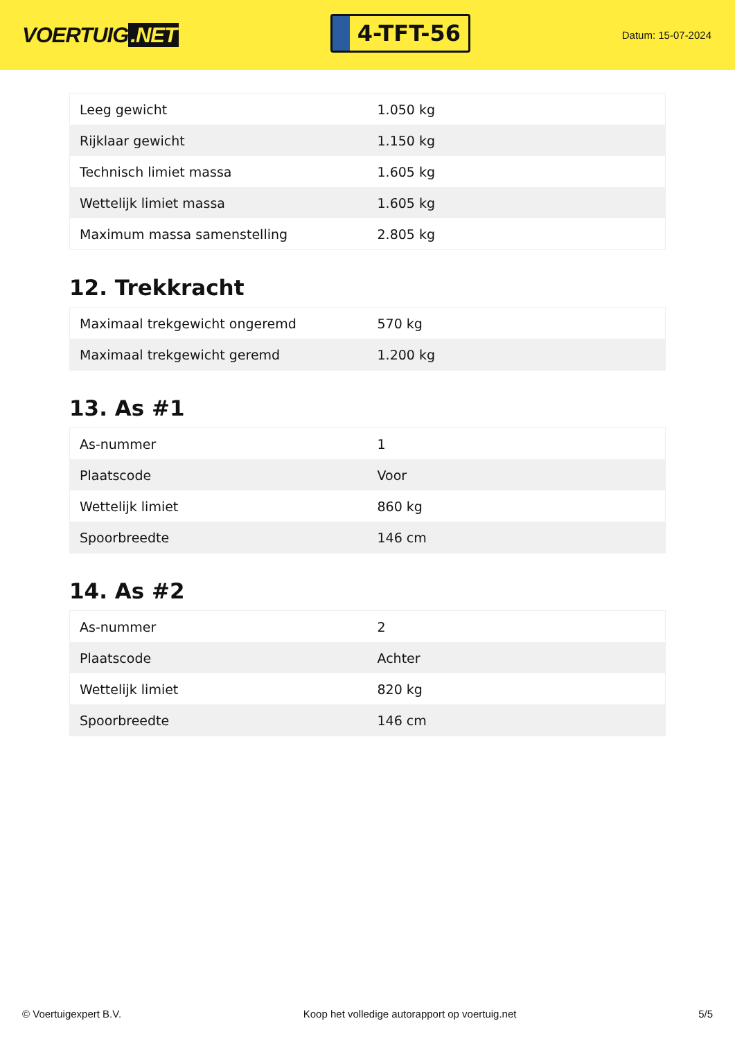VOERTUIG.NET
4-TFT-56
Datum: 15-07-2024
| Leeg gewicht | 1.050 kg |
| Rijklaar gewicht | 1.150 kg |
| Technisch limiet massa | 1.605 kg |
| Wettelijk limiet massa | 1.605 kg |
| Maximum massa samenstelling | 2.805 kg |
12. Trekkracht
| Maximaal trekgewicht ongeremd | 570 kg |
| Maximaal trekgewicht geremd | 1.200 kg |
13. As #1
| As-nummer | 1 |
| Plaatscode | Voor |
| Wettelijk limiet | 860 kg |
| Spoorbreedte | 146 cm |
14. As #2
| As-nummer | 2 |
| Plaatscode | Achter |
| Wettelijk limiet | 820 kg |
| Spoorbreedte | 146 cm |
© Voertuigexpert B.V. Koop het volledige autorapport op voertuig.net 5/5